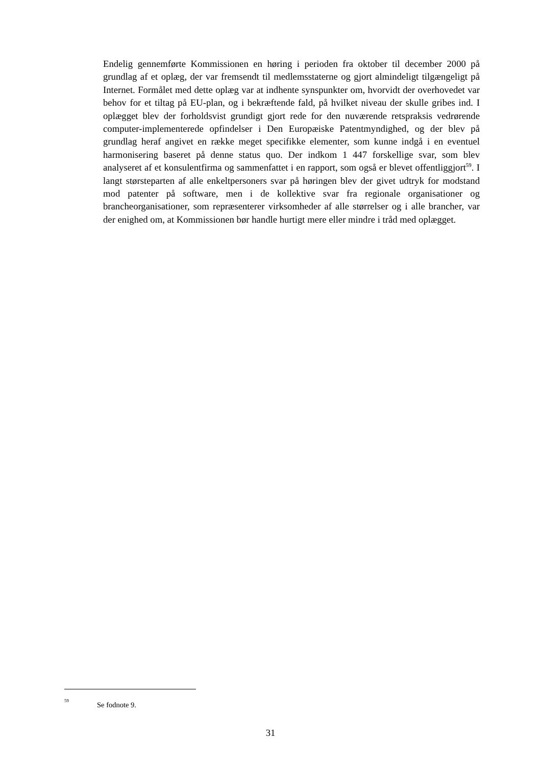Endelig gennemførte Kommissionen en høring i perioden fra oktober til december 2000 på grundlag af et oplæg, der var fremsendt til medlemsstaterne og gjort almindeligt tilgængeligt på Internet. Formålet med dette oplæg var at indhente synspunkter om, hvorvidt der overhovedet var behov for et tiltag på EU-plan, og i bekræftende fald, på hvilket niveau der skulle gribes ind. I oplægget blev der forholdsvist grundigt gjort rede for den nuværende retspraksis vedrørende computer-implementerede opfindelser i Den Europæiske Patentmyndighed, og der blev på grundlag heraf angivet en række meget specifikke elementer, som kunne indgå i en eventuel harmonisering baseret på denne status quo. Der indkom 1 447 forskellige svar, som blev analyseret af et konsulentfirma og sammenfattet i en rapport, som også er blevet offentliggjort<sup>59</sup>. I langt størsteparten af alle enkeltpersoners svar på høringen blev der givet udtryk for modstand mod patenter på software, men i de kollektive svar fra regionale organisationer og brancheorganisationer, som repræsenterer virksomheder af alle størrelser og i alle brancher, var der enighed om, at Kommissionen bør handle hurtigt mere eller mindre i tråd med oplægget.
<sup>59</sup> Se fodnote 9.
31